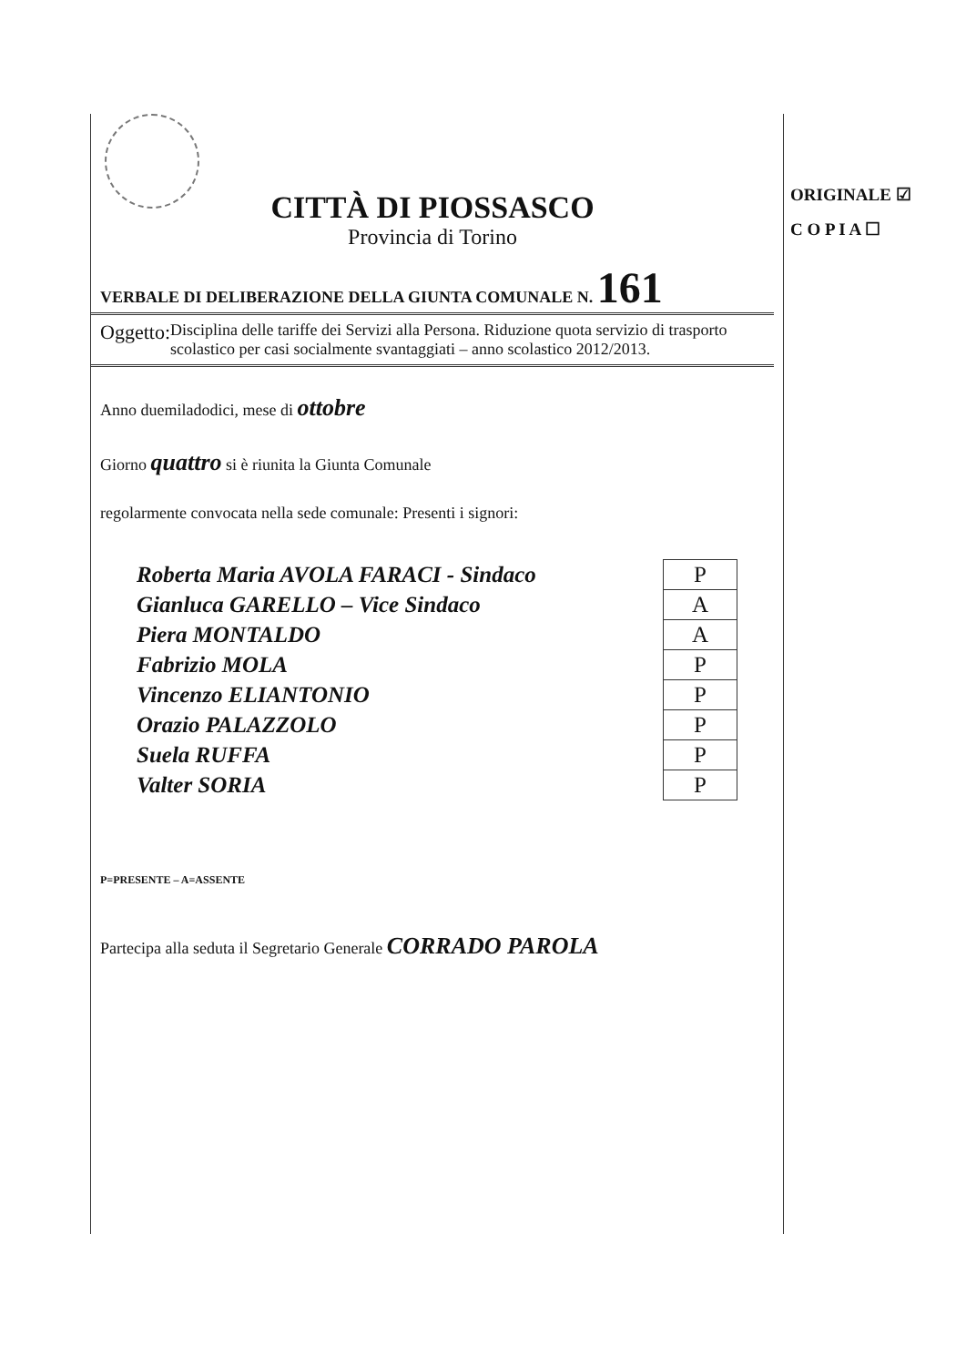CITTÀ DI PIOSSASCO
Provincia di Torino
VERBALE DI DELIBERAZIONE DELLA GIUNTA COMUNALE N. 161
Oggetto:
Disciplina delle tariffe dei Servizi alla Persona. Riduzione quota servizio di trasporto scolastico per casi socialmente svantaggiati – anno scolastico 2012/2013.
Anno duemiladodici, mese di ottobre
Giorno quattro si è riunita la Giunta Comunale
regolarmente convocata nella sede comunale: Presenti i signori:
| Roberta Maria AVOLA FARACI - Sindaco | P |
| Gianluca GARELLO – Vice Sindaco | A |
| Piera MONTALDO | A |
| Fabrizio MOLA | P |
| Vincenzo ELIANTONIO | P |
| Orazio PALAZZOLO | P |
| Suela RUFFA | P |
| Valter SORIA | P |
P=PRESENTE – A=ASSENTE
Partecipa alla seduta il Segretario Generale CORRADO PAROLA
ORIGINALE ☑
C O P I A ☐